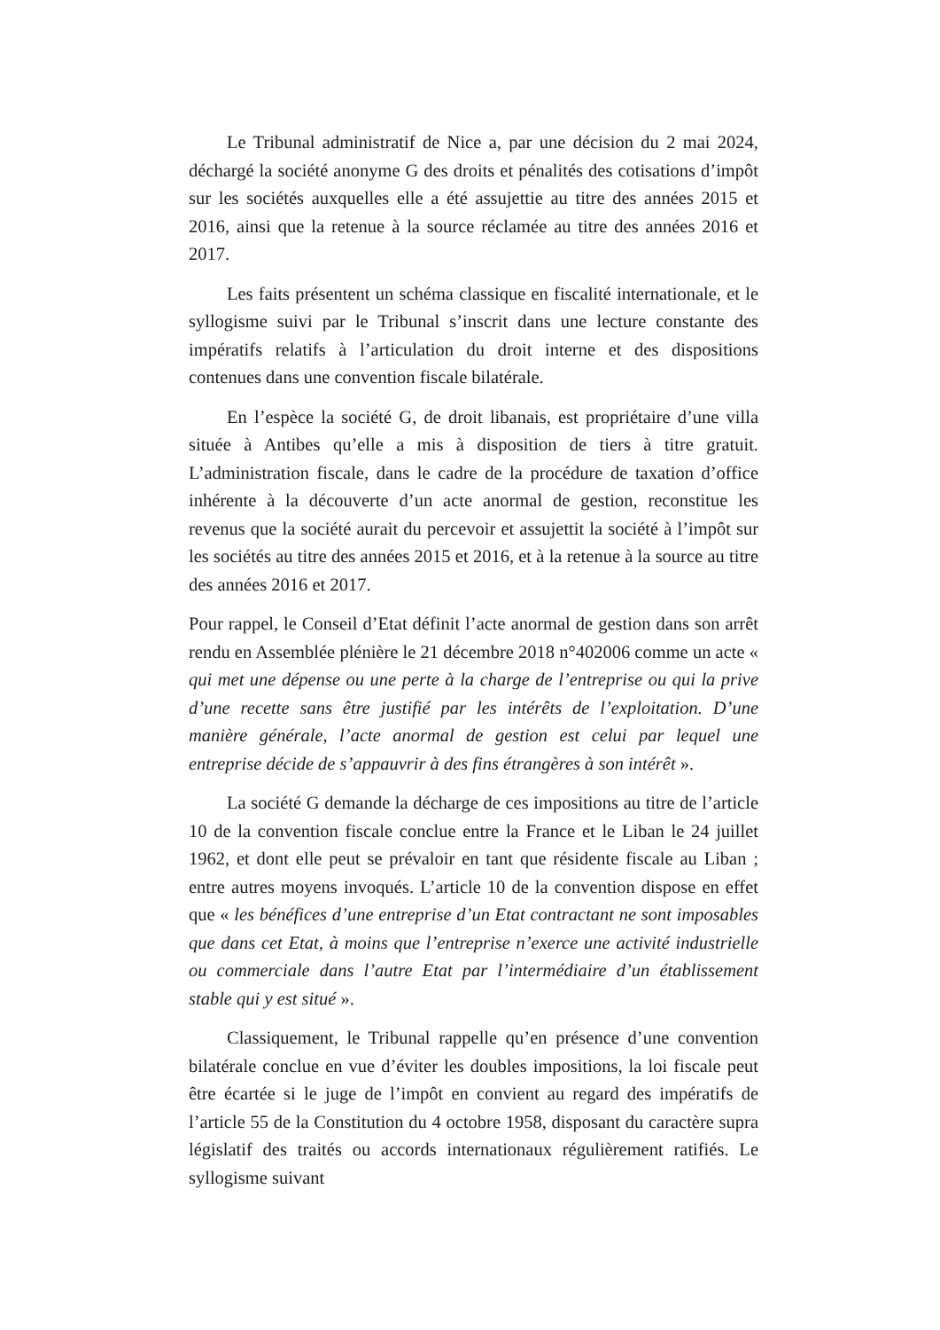Le Tribunal administratif de Nice a, par une décision du 2 mai 2024, déchargé la société anonyme G des droits et pénalités des cotisations d’impôt sur les sociétés auxquelles elle a été assujettie au titre des années 2015 et 2016, ainsi que la retenue à la source réclamée au titre des années 2016 et 2017.
Les faits présentent un schéma classique en fiscalité internationale, et le syllogisme suivi par le Tribunal s’inscrit dans une lecture constante des impératifs relatifs à l’articulation du droit interne et des dispositions contenues dans une convention fiscale bilatérale.
En l’espèce la société G, de droit libanais, est propriétaire d’une villa située à Antibes qu’elle a mis à disposition de tiers à titre gratuit. L’administration fiscale, dans le cadre de la procédure de taxation d’office inhérente à la découverte d’un acte anormal de gestion, reconstitue les revenus que la société aurait du percevoir et assujettit la société à l’impôt sur les sociétés au titre des années 2015 et 2016, et à la retenue à la source au titre des années 2016 et 2017.
Pour rappel, le Conseil d’Etat définit l’acte anormal de gestion dans son arrêt rendu en Assemblée plénière le 21 décembre 2018 n°402006 comme un acte « qui met une dépense ou une perte à la charge de l’entreprise ou qui la prive d’une recette sans être justifié par les intérêts de l’exploitation. D’une manière générale, l’acte anormal de gestion est celui par lequel une entreprise décide de s’appauvrir à des fins étrangères à son intérêt ».
La société G demande la décharge de ces impositions au titre de l’article 10 de la convention fiscale conclue entre la France et le Liban le 24 juillet 1962, et dont elle peut se prévaloir en tant que résidente fiscale au Liban ; entre autres moyens invoqués. L’article 10 de la convention dispose en effet que « les bénéfices d’une entreprise d’un Etat contractant ne sont imposables que dans cet Etat, à moins que l’entreprise n’exerce une activité industrielle ou commerciale dans l’autre Etat par l’intermédiaire d’un établissement stable qui y est situé ».
Classiquement, le Tribunal rappelle qu’en présence d’une convention bilatérale conclue en vue d’éviter les doubles impositions, la loi fiscale peut être écartée si le juge de l’impôt en convient au regard des impératifs de l’article 55 de la Constitution du 4 octobre 1958, disposant du caractère supra législatif des traités ou accords internationaux régulièrement ratifiés. Le syllogisme suivant